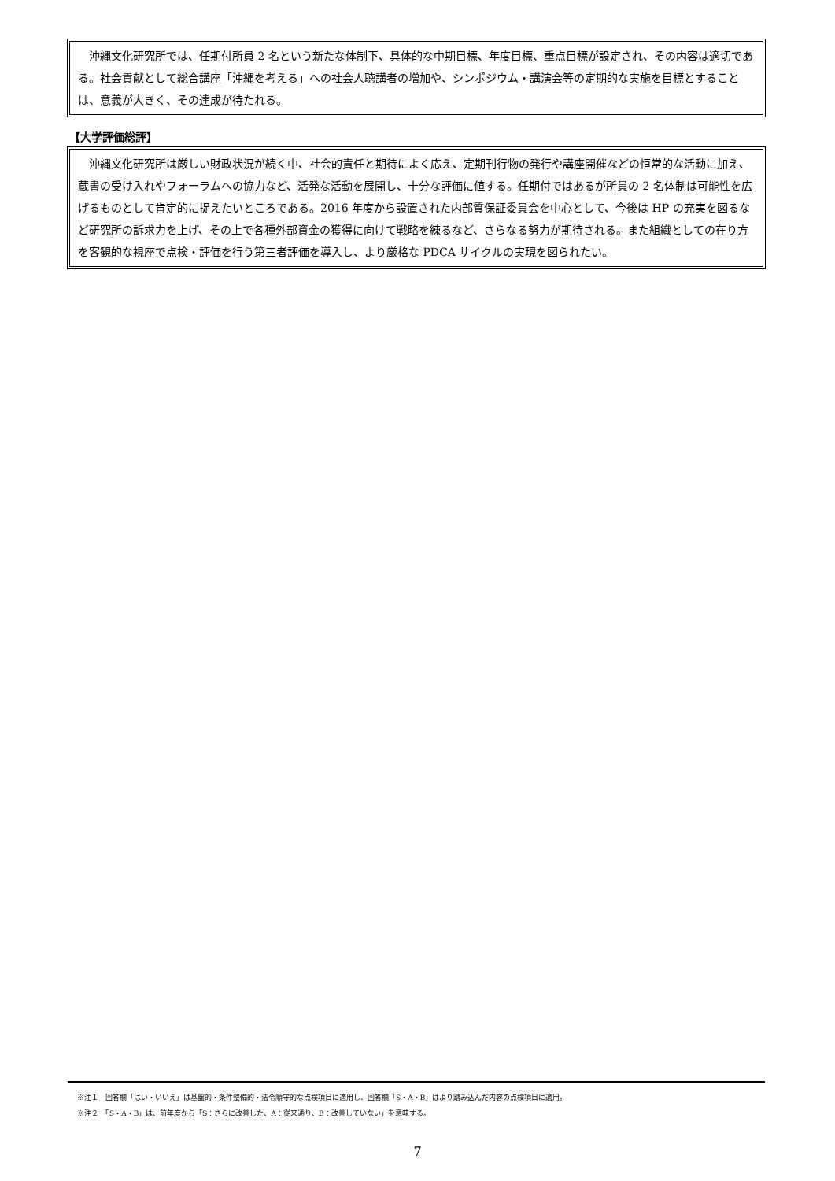沖縄文化研究所では、任期付所員 2 名という新たな体制下、具体的な中期目標、年度目標、重点目標が設定され、その内容は適切である。社会貢献として総合講座「沖縄を考える」への社会人聴講者の増加や、シンポジウム・講演会等の定期的な実施を目標とすることは、意義が大きく、その達成が待たれる。
【大学評価総評】
　沖縄文化研究所は厳しい財政状況が続く中、社会的責任と期待によく応え、定期刊行物の発行や講座開催などの恒常的な活動に加え、蔵書の受け入れやフォーラムへの協力など、活発な活動を展開し、十分な評価に値する。任期付ではあるが所員の 2 名体制は可能性を広げるものとして肯定的に捉えたいところである。2016 年度から設置された内部質保証委員会を中心として、今後は HP の充実を図るなど研究所の訴求力を上げ、その上で各種外部資金の獲得に向けて戦略を練るなど、さらなる努力が期待される。また組織としての在り方を客観的な視座で点検・評価を行う第三者評価を導入し、より厳格な PDCA サイクルの実現を図られたい。
※注１　回答欄「はい・いいえ」は基盤的・条件整備的・法令順守的な点検項目に適用し、回答欄「S・A・B」はより踏み込んだ内容の点検項目に適用。
※注２　「S・A・B」は、前年度から「S：さらに改善した、A：従来通り、B：改善していない」を意味する。
7